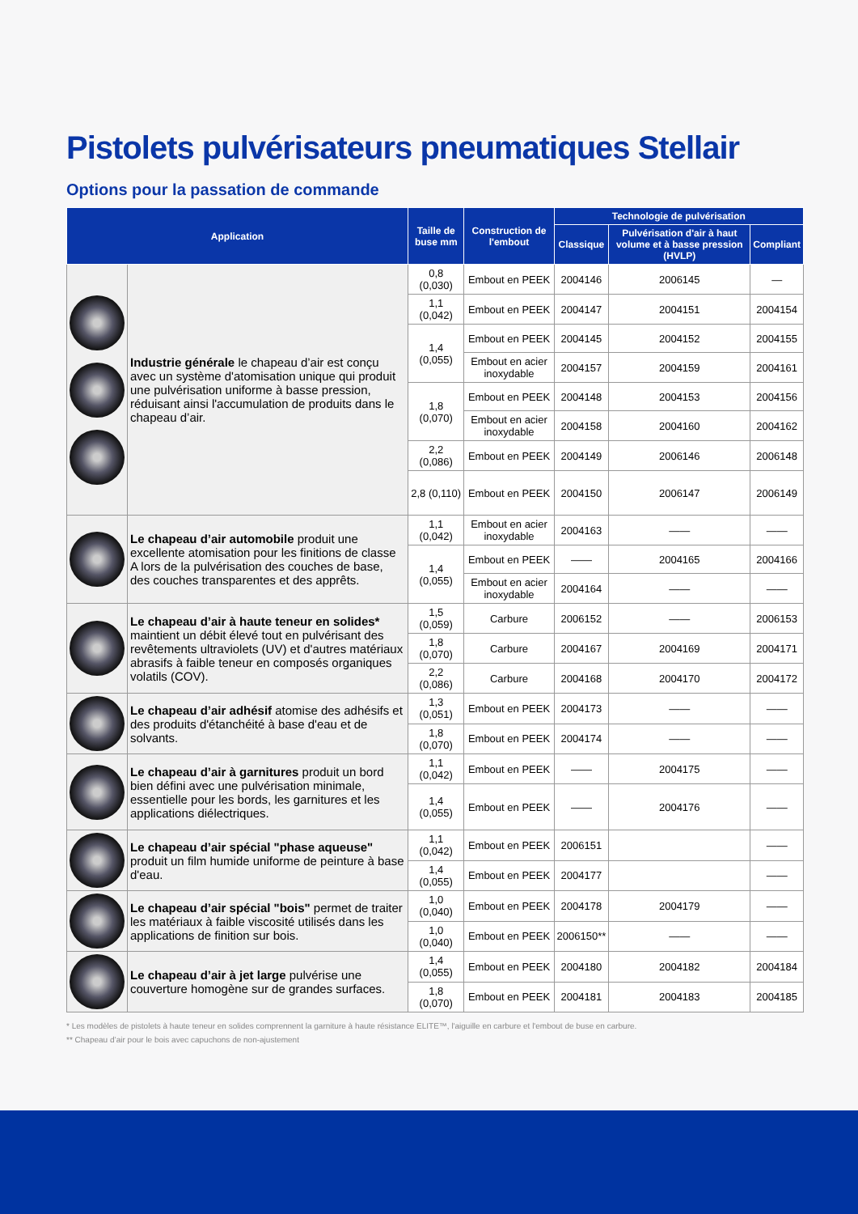Pistolets pulvérisateurs pneumatiques Stellair
Options pour la passation de commande
| Application | | Taille de buse mm | Construction de l'embout | Technologie de pulvérisation | | |
| --- | --- | --- | --- | --- | --- | --- |
| | | | | Classique | Pulvérisation d'air à haut volume et à basse pression (HVLP) | Compliant |
| | Industrie générale le chapeau d’air est conçu avec un système d'atomisation unique qui produit une pulvérisation uniforme à basse pression, réduisant ainsi l'accumulation de produits dans le chapeau d’air. | 0,8 (0,030) | Embout en PEEK | 2004146 | 2006145 | — |
| | | 1,1 (0,042) | Embout en PEEK | 2004147 | 2004151 | 2004154 |
| | | 1,4 (0,055) | Embout en PEEK | 2004145 | 2004152 | 2004155 |
| | | | Embout en acier inoxydable | 2004157 | 2004159 | 2004161 |
| | | 1,8 (0,070) | Embout en PEEK | 2004148 | 2004153 | 2004156 |
| | | | Embout en acier inoxydable | 2004158 | 2004160 | 2004162 |
| | | 2,2 (0,086) | Embout en PEEK | 2004149 | 2006146 | 2006148 |
| | | 2,8 (0,110) | Embout en PEEK | 2004150 | 2006147 | 2006149 |
| | Le chapeau d’air automobile produit une excellente atomisation pour les finitions de classe A lors de la pulvérisation des couches de base, des couches transparentes et des apprêts. | 1,1 (0,042) | Embout en acier inoxydable | 2004163 | —— | —— |
| | | 1,4 (0,055) | Embout en PEEK | —— | 2004165 | 2004166 |
| | | | Embout en acier inoxydable | 2004164 | —— | —— |
| | Le chapeau d’air à haute teneur en solides* maintient un débit élevé tout en pulvérisant des revêtements ultraviolets (UV) et d'autres matériaux abrasifs à faible teneur en composés organiques volatils (COV). | 1,5 (0,059) | Carbure | 2006152 | —— | 2006153 |
| | | 1,8 (0,070) | Carbure | 2004167 | 2004169 | 2004171 |
| | | 2,2 (0,086) | Carbure | 2004168 | 2004170 | 2004172 |
| | Le chapeau d’air adhésif atomise des adhésifs et des produits d'étanchéité à base d'eau et de solvants. | 1,3 (0,051) | Embout en PEEK | 2004173 | —— | —— |
| | | 1,8 (0,070) | Embout en PEEK | 2004174 | —— | —— |
| | Le chapeau d’air à garnitures produit un bord bien défini avec une pulvérisation minimale, essentielle pour les bords, les garnitures et les applications diélectriques. | 1,1 (0,042) | Embout en PEEK | —— | 2004175 | —— |
| | | 1,4 (0,055) | Embout en PEEK | —— | 2004176 | —— |
| | Le chapeau d’air spécial "phase aqueuse" produit un film humide uniforme de peinture à base d'eau. | 1,1 (0,042) | Embout en PEEK | 2006151 | | —— |
| | | 1,4 (0,055) | Embout en PEEK | 2004177 | | —— |
| | Le chapeau d’air spécial "bois" permet de traiter les matériaux à faible viscosité utilisés dans les applications de finition sur bois. | 1,0 (0,040) | Embout en PEEK | 2004178 | 2004179 | —— |
| | | 1,0 (0,040) | Embout en PEEK | 2006150** | —— | —— |
| | Le chapeau d’air à jet large pulvérise une couverture homogène sur de grandes surfaces. | 1,4 (0,055) | Embout en PEEK | 2004180 | 2004182 | 2004184 |
| | | 1,8 (0,070) | Embout en PEEK | 2004181 | 2004183 | 2004185 |
* Les modèles de pistolets à haute teneur en solides comprennent la garniture à haute résistance ELITE™, l'aiguille en carbure et l'embout de buse en carbure.
** Chapeau d’air pour le bois avec capuchons de non-ajustement